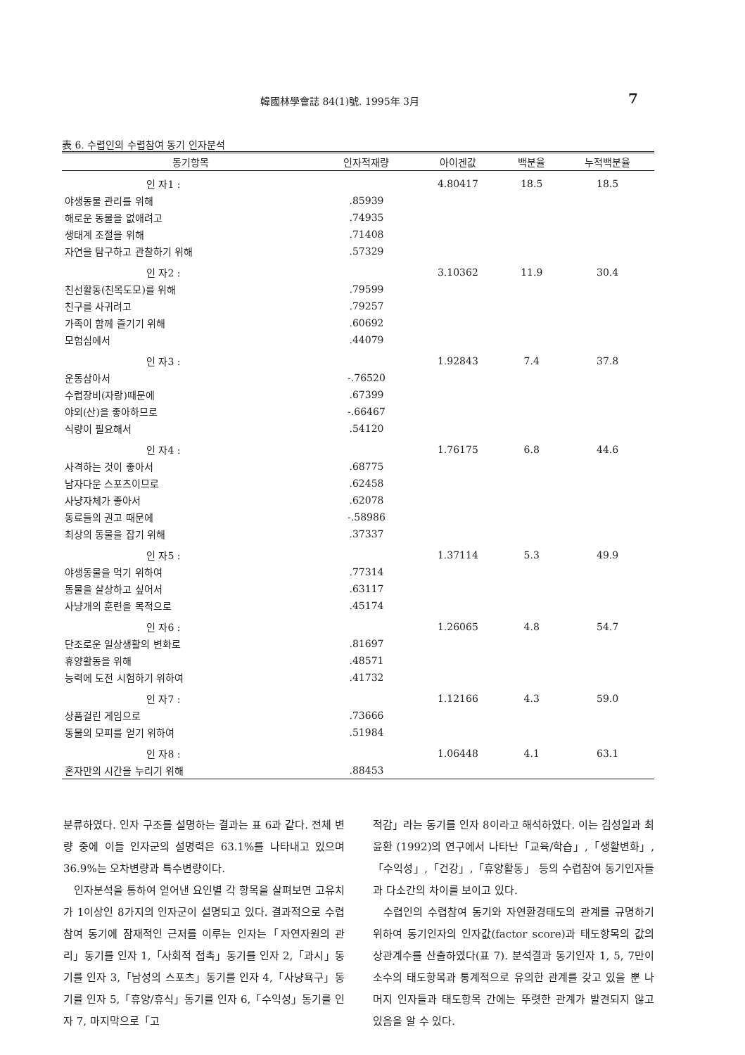韓國林學會誌 84(1)號. 1995年 3月 7
表 6. 수렵인의 수렵참여 동기 인자분석
| 동기항목 | 인자적재량 | 아이겐값 | 백분율 | 누적백분율 |
| --- | --- | --- | --- | --- |
| 인 자1 : | | 4.80417 | 18.5 | 18.5 |
| 야생동물 관리를 위해 | .85939 | | | |
| 해로운 동물을 없애려고 | .74935 | | | |
| 생태계 조절을 위해 | .71408 | | | |
| 자연을 탐구하고 관찰하기 위해 | .57329 | | | |
| 인 자2 : | | 3.10362 | 11.9 | 30.4 |
| 친선활동(친목도모)를 위해 | .79599 | | | |
| 친구를 사귀려고 | .79257 | | | |
| 가족이 함께 즐기기 위해 | .60692 | | | |
| 모험심에서 | .44079 | | | |
| 인 자3 : | | 1.92843 | 7.4 | 37.8 |
| 운동삼아서 | -.76520 | | | |
| 수렵장비(자랑)때문에 | .67399 | | | |
| 야외(산)을 좋아하므로 | -.66467 | | | |
| 식량이 필요해서 | .54120 | | | |
| 인 자4 : | | 1.76175 | 6.8 | 44.6 |
| 사격하는 것이 좋아서 | .68775 | | | |
| 남자다운 스포츠이므로 | .62458 | | | |
| 사냥자체가 좋아서 | .62078 | | | |
| 동료들의 권고 때문에 | -.58986 | | | |
| 최상의 동물을 잡기 위해 | .37337 | | | |
| 인 자5 : | | 1.37114 | 5.3 | 49.9 |
| 야생동물을 먹기 위하여 | .77314 | | | |
| 동물을 살상하고 싶어서 | .63117 | | | |
| 사냥개의 훈련을 목적으로 | .45174 | | | |
| 인 자6 : | | 1.26065 | 4.8 | 54.7 |
| 단조로운 일상생활의 변화로 | .81697 | | | |
| 휴양활동을 위해 | .48571 | | | |
| 능력에 도전 시험하기 위하여 | .41732 | | | |
| 인 자7 : | | 1.12166 | 4.3 | 59.0 |
| 상품걸린 게임으로 | .73666 | | | |
| 동물의 모피를 얻기 위하여 | .51984 | | | |
| 인 자8 : | | 1.06448 | 4.1 | 63.1 |
| 혼자만의 시간을 누리기 위해 | .88453 | | | |
분류하였다. 인자 구조를 설명하는 결과는 표 6과 같다. 전체 변량 중에 이들 인자군의 설명력은 63.1%를 나타내고 있으며 36.9%는 오차변량과 특수변량이다.
인자분석을 통하여 얻어낸 요인별 각 항목을 살펴보면 고유치가 1이상인 8가지의 인자군이 설명되고 있다. 결과적으로 수렵참여 동기에 잠재적인 근저를 이루는 인자는「자연자원의 관리」동기를 인자 1,「사회적 접촉」동기를 인자 2,「과시」동기를 인자 3,「남성의 스포츠」동기를 인자 4,「사냥욕구」동기를 인자 5,「휴양/휴식」동기를 인자 6,「수익성」동기를 인자 7, 마지막으로「고
적감」라는 동기를 인자 8이라고 해석하였다. 이는 김성일과 최윤환 (1992)의 연구에서 나타난「교육/학습」,「생활변화」,「수익성」,「건강」,「휴양활동」 등의 수렵참여 동기인자들과 다소간의 차이를 보이고 있다.
수렵인의 수렵참여 동기와 자연환경태도의 관계를 규명하기 위하여 동기인자의 인자값(factor score)과 태도항목의 값의 상관계수를 산출하였다(표 7). 분석결과 동기인자 1, 5, 7만이 소수의 태도항목과 통계적으로 유의한 관계를 갖고 있을 뿐 나머지 인자들과 태도항목 간에는 뚜렷한 관계가 발견되지 않고 있음을 알 수 있다.